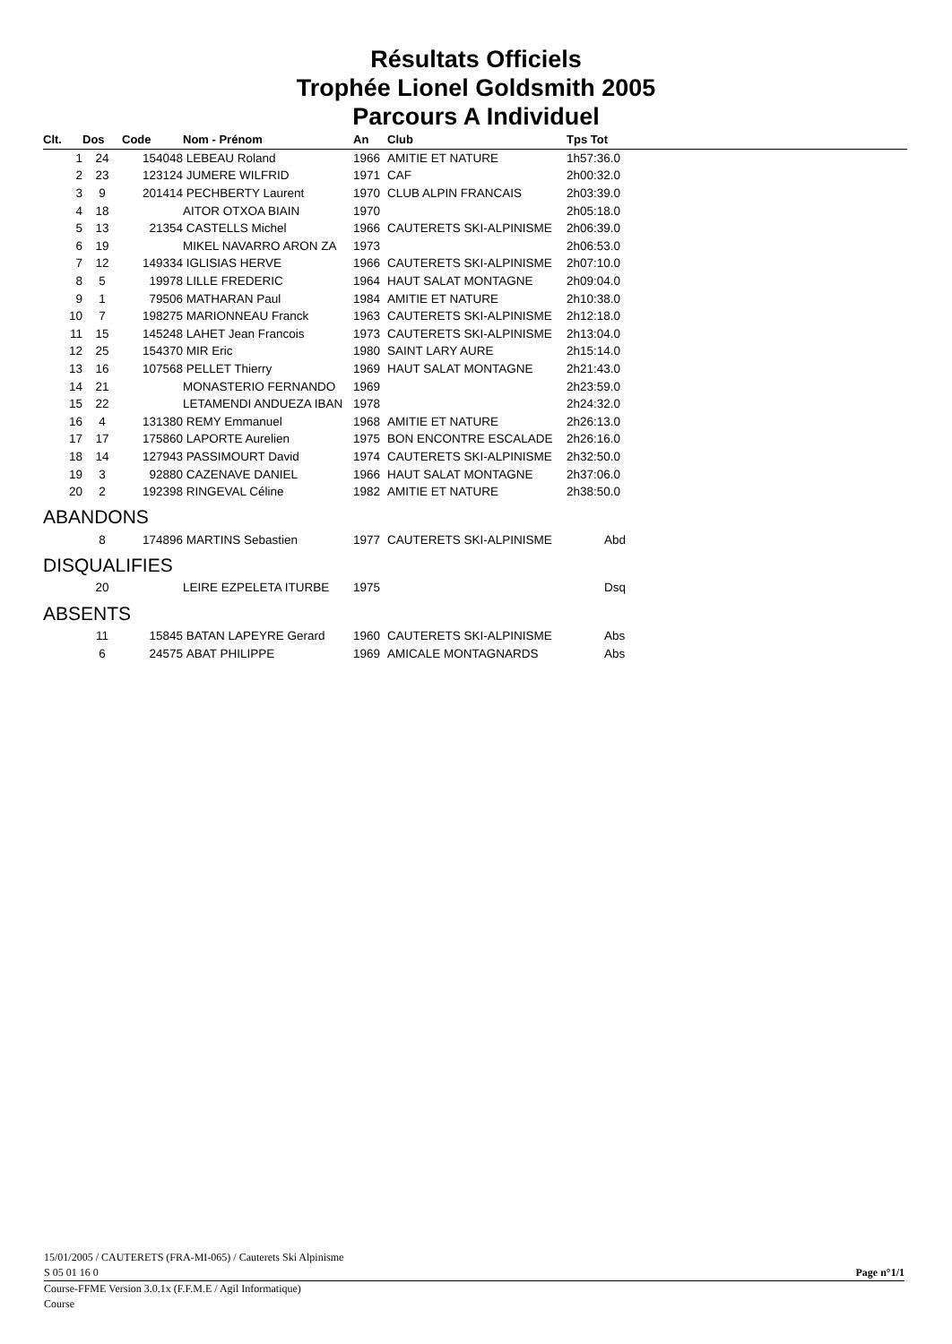Résultats Officiels
Trophée Lionel Goldsmith 2005
Parcours A Individuel
| Clt. | Dos | Code | Nom - Prénom | An | Club | Tps Tot |
| --- | --- | --- | --- | --- | --- | --- |
| 1 | 24 | 154048 | LEBEAU Roland | 1966 | AMITIE ET NATURE | 1h57:36.0 |
| 2 | 23 | 123124 | JUMERE WILFRID | 1971 | CAF | 2h00:32.0 |
| 3 | 9 | 201414 | PECHBERTY Laurent | 1970 | CLUB ALPIN FRANCAIS | 2h03:39.0 |
| 4 | 18 | | AITOR OTXOA BIAIN | 1970 | | 2h05:18.0 |
| 5 | 13 | 21354 | CASTELLS Michel | 1966 | CAUTERETS SKI-ALPINISME | 2h06:39.0 |
| 6 | 19 | | MIKEL NAVARRO ARON ZA | 1973 | | 2h06:53.0 |
| 7 | 12 | 149334 | IGLISIAS HERVE | 1966 | CAUTERETS SKI-ALPINISME | 2h07:10.0 |
| 8 | 5 | 19978 | LILLE FREDERIC | 1964 | HAUT SALAT MONTAGNE | 2h09:04.0 |
| 9 | 1 | 79506 | MATHARAN Paul | 1984 | AMITIE ET NATURE | 2h10:38.0 |
| 10 | 7 | 198275 | MARIONNEAU Franck | 1963 | CAUTERETS SKI-ALPINISME | 2h12:18.0 |
| 11 | 15 | 145248 | LAHET Jean Francois | 1973 | CAUTERETS SKI-ALPINISME | 2h13:04.0 |
| 12 | 25 | 154370 | MIR Eric | 1980 | SAINT LARY AURE | 2h15:14.0 |
| 13 | 16 | 107568 | PELLET Thierry | 1969 | HAUT SALAT MONTAGNE | 2h21:43.0 |
| 14 | 21 | | MONASTERIO FERNANDO | 1969 | | 2h23:59.0 |
| 15 | 22 | | LETAMENDI ANDUEZA IBAN | 1978 | | 2h24:32.0 |
| 16 | 4 | 131380 | REMY Emmanuel | 1968 | AMITIE ET NATURE | 2h26:13.0 |
| 17 | 17 | 175860 | LAPORTE Aurelien | 1975 | BON ENCONTRE ESCALADE | 2h26:16.0 |
| 18 | 14 | 127943 | PASSIMOURT David | 1974 | CAUTERETS SKI-ALPINISME | 2h32:50.0 |
| 19 | 3 | 92880 | CAZENAVE DANIEL | 1966 | HAUT SALAT MONTAGNE | 2h37:06.0 |
| 20 | 2 | 192398 | RINGEVAL Céline | 1982 | AMITIE ET NATURE | 2h38:50.0 |
| ABANDONS | | | | | | |
| | 8 | 174896 | MARTINS Sebastien | 1977 | CAUTERETS SKI-ALPINISME | Abd |
| DISQUALIFIES | | | | | | |
| | 20 | | LEIRE EZPELETA ITURBE | 1975 | | Dsq |
| ABSENTS | | | | | | |
| | 11 | 15845 | BATAN LAPEYRE Gerard | 1960 | CAUTERETS SKI-ALPINISME | Abs |
| | 6 | 24575 | ABAT PHILIPPE | 1969 | AMICALE MONTAGNARDS | Abs |
15/01/2005 / CAUTERETS (FRA-MI-065) / Cauterets Ski Alpinisme
S 05 01 16 0 Page n°1/1
Course-FFME Version 3.0.1x (F.F.M.E / Agil Informatique)
Course